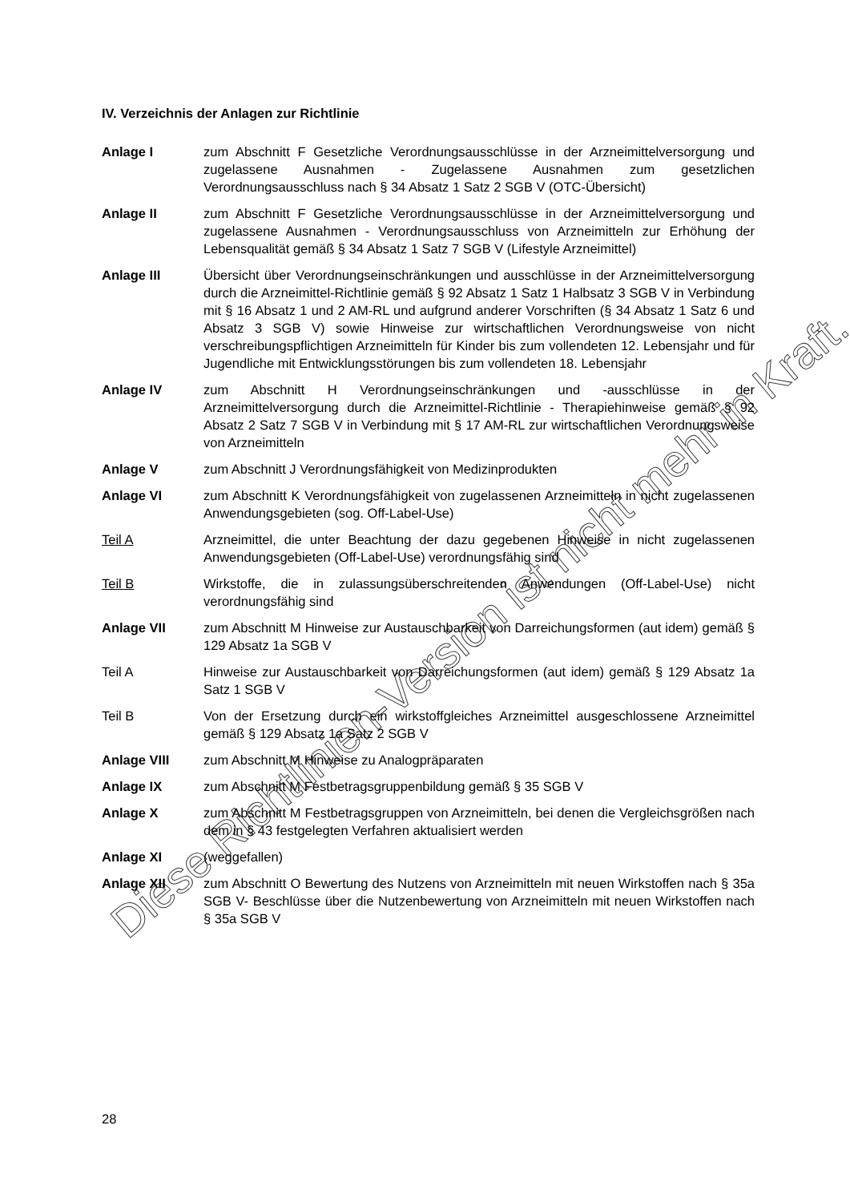IV. Verzeichnis der Anlagen zur Richtlinie
Anlage I zum Abschnitt F Gesetzliche Verordnungsausschlüsse in der Arzneimittelversorgung und zugelassene Ausnahmen - Zugelassene Ausnahmen zum gesetzlichen Verordnungsausschluss nach § 34 Absatz 1 Satz 2 SGB V (OTC-Übersicht)
Anlage II zum Abschnitt F Gesetzliche Verordnungsausschlüsse in der Arzneimittelversorgung und zugelassene Ausnahmen - Verordnungsausschluss von Arzneimitteln zur Erhöhung der Lebensqualität gemäß § 34 Absatz 1 Satz 7 SGB V (Lifestyle Arzneimittel)
Anlage III Übersicht über Verordnungseinschränkungen und ausschlüsse in der Arzneimittelversorgung durch die Arzneimittel-Richtlinie gemäß § 92 Absatz 1 Satz 1 Halbsatz 3 SGB V in Verbindung mit § 16 Absatz 1 und 2 AM-RL und aufgrund anderer Vorschriften (§ 34 Absatz 1 Satz 6 und Absatz 3 SGB V) sowie Hinweise zur wirtschaftlichen Verordnungsweise von nicht verschreibungspflichtigen Arzneimitteln für Kinder bis zum vollendeten 12. Lebensjahr und für Jugendliche mit Entwicklungsstörungen bis zum vollendeten 18. Lebensjahr
Anlage IV zum Abschnitt H Verordnungseinschränkungen und -ausschlüsse in der Arzneimittelversorgung durch die Arzneimittel-Richtlinie - Therapiehinweise gemäß § 92 Absatz 2 Satz 7 SGB V in Verbindung mit § 17 AM-RL zur wirtschaftlichen Verordnungsweise von Arzneimitteln
Anlage V zum Abschnitt J Verordnungsfähigkeit von Medizinprodukten
Anlage VI zum Abschnitt K Verordnungsfähigkeit von zugelassenen Arzneimitteln in nicht zugelassenen Anwendungsgebieten (sog. Off-Label-Use)
Teil A Arzneimittel, die unter Beachtung der dazu gegebenen Hinweise in nicht zugelassenen Anwendungsgebieten (Off-Label-Use) verordnungsfähig sind
Teil B Wirkstoffe, die in zulassungsüberschreitenden Anwendungen (Off-Label-Use) nicht verordnungsfähig sind
Anlage VII zum Abschnitt M Hinweise zur Austauschbarkeit von Darreichungsformen (aut idem) gemäß § 129 Absatz 1a SGB V
Teil A Hinweise zur Austauschbarkeit von Darreichungsformen (aut idem) gemäß § 129 Absatz 1a Satz 1 SGB V
Teil B Von der Ersetzung durch ein wirkstoffgleiches Arzneimittel ausgeschlossene Arzneimittel gemäß § 129 Absatz 1a Satz 2 SGB V
Anlage VIII zum Abschnitt M Hinweise zu Analogpräparaten
Anlage IX zum Abschnitt M Festbetragsgruppenbildung gemäß § 35 SGB V
Anlage X zum Abschnitt M Festbetragsgruppen von Arzneimitteln, bei denen die Vergleichsgrößen nach dem in § 43 festgelegten Verfahren aktualisiert werden
Anlage XI (weggefallen)
Anlage XII zum Abschnitt O Bewertung des Nutzens von Arzneimitteln mit neuen Wirkstoffen nach § 35a SGB V- Beschlüsse über die Nutzenbewertung von Arzneimitteln mit neuen Wirkstoffen nach § 35a SGB V
28
Diese Richtlinien-Version ist nicht mehr in Kraft.